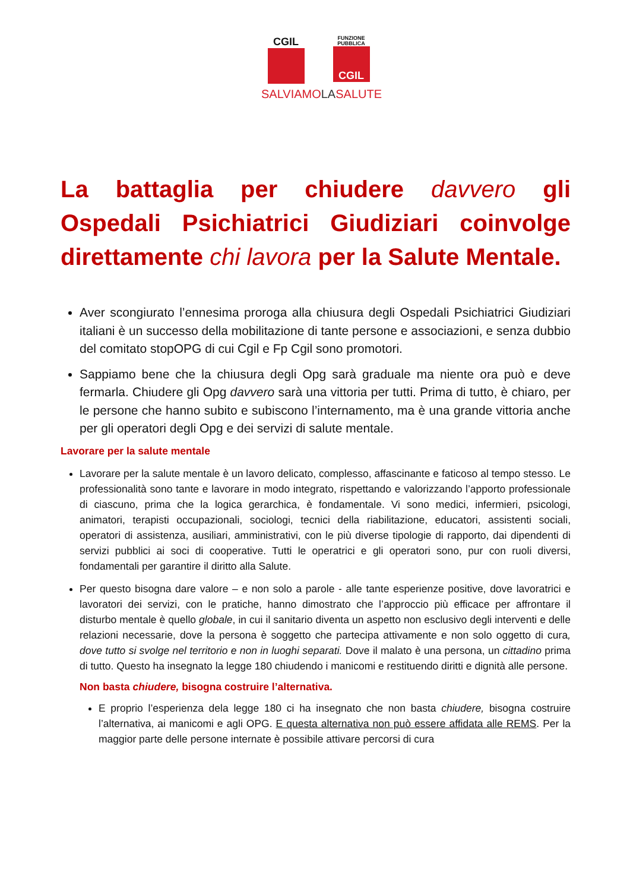CGIL
FUNZIONE
PUBBLICA
CGIL
SALVIAMOLASALUTE
La battaglia per chiudere davvero gli Ospedali Psichiatrici Giudiziari coinvolge direttamente chi lavora per la Salute Mentale.
Aver scongiurato l’ennesima proroga alla chiusura degli Ospedali Psichiatrici Giudiziari italiani è un successo della mobilitazione di tante persone e associazioni, e senza dubbio del comitato stopOPG di cui Cgil e Fp Cgil sono promotori.
Sappiamo bene che la chiusura degli Opg sarà graduale ma niente ora può e deve fermarla. Chiudere gli Opg davvero sarà una vittoria per tutti. Prima di tutto, è chiaro, per le persone che hanno subito e subiscono l’internamento, ma è una grande vittoria anche per gli operatori degli Opg e dei servizi di salute mentale.
Lavorare per la salute mentale
Lavorare per la salute mentale è un lavoro delicato, complesso, affascinante e faticoso al tempo stesso. Le professionalità sono tante e lavorare in modo integrato, rispettando e valorizzando l’apporto professionale di ciascuno, prima che la logica gerarchica, è fondamentale. Vi sono medici, infermieri, psicologi, animatori, terapisti occupazionali, sociologi, tecnici della riabilitazione, educatori, assistenti sociali, operatori di assistenza, ausiliari, amministrativi, con le più diverse tipologie di rapporto, dai dipendenti di servizi pubblici ai soci di cooperative. Tutti le operatrici e gli operatori sono, pur con ruoli diversi, fondamentali per garantire il diritto alla Salute.
Per questo bisogna dare valore – e non solo a parole - alle tante esperienze positive, dove lavoratrici e lavoratori dei servizi, con le pratiche, hanno dimostrato che l’approccio più efficace per affrontare il disturbo mentale è quello globale, in cui il sanitario diventa un aspetto non esclusivo degli interventi e delle relazioni necessarie, dove la persona è soggetto che partecipa attivamente e non solo oggetto di cura, dove tutto si svolge nel territorio e non in luoghi separati. Dove il malato è una persona, un cittadino prima di tutto. Questo ha insegnato la legge 180 chiudendo i manicomi e restituendo diritti e dignità alle persone.
Non basta chiudere, bisogna costruire l’alternativa.
E proprio l’esperienza dela legge 180 ci ha insegnato che non basta chiudere, bisogna costruire l’alternativa, ai manicomi e agli OPG. E questa alternativa non può essere affidata alle REMS. Per la maggior parte delle persone internate è possibile attivare percorsi di cura